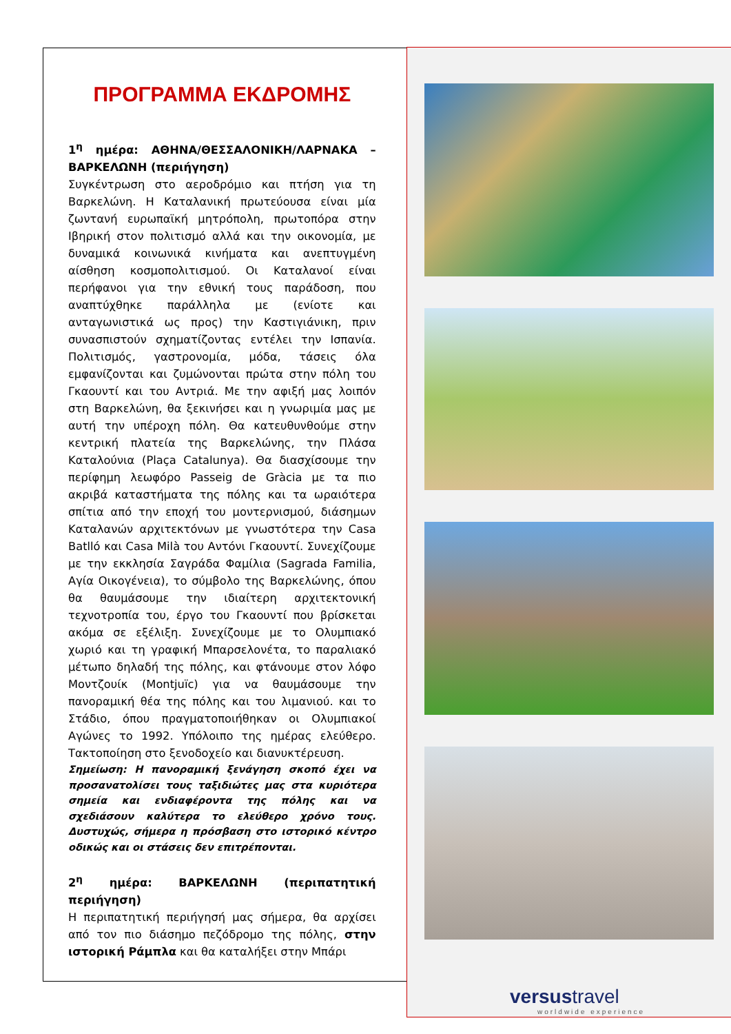ΠΡΟΓΡΑΜΜΑ ΕΚΔΡΟΜΗΣ
1<sup>η</sup> ημέρα: ΑΘΗΝΑ/ΘΕΣΣΑΛΟΝΙΚΗ/ΛΑΡΝΑΚΑ – ΒΑΡΚΕΛΩΝΗ (περιήγηση)
Συγκέντρωση στο αεροδρόμιο και πτήση για τη Βαρκελώνη. Η Καταλανική πρωτεύουσα είναι μία ζωντανή ευρωπαϊκή μητρόπολη, πρωτοπόρα στην Ιβηρική στον πολιτισμό αλλά και την οικονομία, με δυναμικά κοινωνικά κινήματα και ανεπτυγμένη αίσθηση κοσμοπολιτισμού. Οι Καταλανοί είναι περήφανοι για την εθνική τους παράδοση, που αναπτύχθηκε παράλληλα με (ενίοτε και ανταγωνιστικά ως προς) την Καστιγιάνικη, πριν συνασπιστούν σχηματίζοντας εντέλει την Ισπανία. Πολιτισμός, γαστρονομία, μόδα, τάσεις όλα εμφανίζονται και ζυμώνονται πρώτα στην πόλη του Γκαουντί και του Αντριά. Με την αφιξή μας λοιπόν στη Βαρκελώνη, θα ξεκινήσει και η γνωριμία μας με αυτή την υπέροχη πόλη. Θα κατευθυνθούμε στην κεντρική πλατεία της Βαρκελώνης, την Πλάσα Καταλούνια (Plaça Catalunya). Θα διασχίσουμε την περίφημη λεωφόρο Passeig de Gràcia με τα πιο ακριβά καταστήματα της πόλης και τα ωραιότερα σπίτια από την εποχή του μοντερνισμού, διάσημων Καταλανών αρχιτεκτόνων με γνωστότερα την Casa Batlló και Casa Milà του Αντόνι Γκαουντί. Συνεχίζουμε με την εκκλησία Σαγράδα Φαμίλια (Sagrada Familia, Αγία Οικογένεια), το σύμβολο της Βαρκελώνης, όπου θα θαυμάσουμε την ιδιαίτερη αρχιτεκτονική τεχνοτροπία του, έργο του Γκαουντί που βρίσκεται ακόμα σε εξέλιξη. Συνεχίζουμε με το Ολυμπιακό χωριό και τη γραφική Μπαρσελονέτα, το παραλιακό μέτωπο δηλαδή της πόλης, και φτάνουμε στον λόφο Μοντζουίκ (Montjuïc) για να θαυμάσουμε την πανοραμική θέα της πόλης και του λιμανιού. και το Στάδιο, όπου πραγματοποιήθηκαν οι Ολυμπιακοί Αγώνες το 1992. Υπόλοιπο της ημέρας ελεύθερο. Τακτοποίηση στο ξενοδοχείο και διανυκτέρευση.
Σημείωση: Η πανοραμική ξενάγηση σκοπό έχει να προσανατολίσει τους ταξιδιώτες μας στα κυριότερα σημεία και ενδιαφέροντα της πόλης και να σχεδιάσουν καλύτερα το ελεύθερο χρόνο τους. Δυστυχώς, σήμερα η πρόσβαση στο ιστορικό κέντρο οδικώς και οι στάσεις δεν επιτρέπονται.
2<sup>η</sup> ημέρα: ΒΑΡΚΕΛΩΝΗ (περιπατητική περιήγηση)
Η περιπατητική περιήγησή μας σήμερα, θα αρχίσει από τον πιο διάσημο πεζόδρομο της πόλης, στην ιστορική Ράμπλα και θα καταλήξει στην Μπάρι
versustravel
worldwide experience